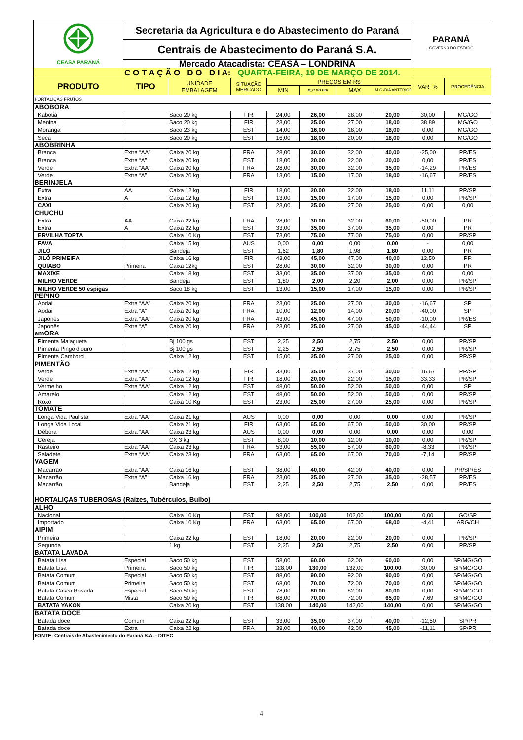| CEASA PARANÁ | Secretaria da Agricultura e do Abastecimento do Paraná | | | | | | | PARANÁ GOVERNO DO ESTADO | |
| | Centrais de Abastecimento do Paraná S.A. | | | | | | | | |
| | Mercado Atacadista: CEASA – LONDRINA | | | | | | | | |
| C O T A Ç Ã O D O D I A: QUARTA-FEIRA, 19 DE MARÇO DE 2014. | | | | | | | | | |
| PRODUTO | TIPO | UNIDADE EMBALAGEM | SITUAÇÃO MERCADO | PREÇOS EM R$ | | | | VAR % | PROCEDÊNCIA |
| | | | | MIN | M_C DO DIA | MAX | M.C./DIA ANTERIOR | | |
| HORTALIÇAS FRUTOS | | | | | | | | | |
| ABÓBORA | | | | | | | | | |
| Kabotiá | | Saco 20 kg | FIR | 24,00 | 26,00 | 28,00 | 20,00 | 30,00 | MG/GO |
| Menina | | Saco 20 kg | FIR | 23,00 | 25,00 | 27,00 | 18,00 | 38,89 | MG/GO |
| Moranga | | Saco 23 kg | EST | 14,00 | 16,00 | 18,00 | 16,00 | 0,00 | MG/GO |
| Seca | | Saco 20 kg | EST | 16,00 | 18,00 | 20,00 | 18,00 | 0,00 | MG/GO |
| ABOBRINHA | | | | | | | | | |
| Branca | Extra “AA” | Caixa 20 kg | FRA | 28,00 | 30,00 | 32,00 | 40,00 | -25,00 | PR/ES |
| Branca | Extra “A” | Caixa 20 kg | EST | 18,00 | 20,00 | 22,00 | 20,00 | 0,00 | PR/ES |
| Verde | Extra “AA” | Caixa 20 kg | FRA | 28,00 | 30,00 | 32,00 | 35,00 | -14,29 | PR/ES |
| Verde | Extra “A” | Caixa 20 kg | FRA | 13,00 | 15,00 | 17,00 | 18,00 | -16,67 | PR/ES |
| BERINJELA | | | | | | | | | |
| Extra | AA | Caixa 12 kg | FIR | 18,00 | 20,00 | 22,00 | 18,00 | 11,11 | PR/SP |
| Extra | A | Caixa 12 kg | EST | 13,00 | 15,00 | 17,00 | 15,00 | 0,00 | PR/SP |
| CAXI | | Caixa 20 kg | EST | 23,00 | 25,00 | 27,00 | 25,00 | 0,00 | 0,00 |
| CHUCHU | | | | | | | | | |
| Extra | AA | Caixa 22 kg | FRA | 28,00 | 30,00 | 32,00 | 60,00 | -50,00 | PR |
| Extra | A | Caixa 22 kg | EST | 33,00 | 35,00 | 37,00 | 35,00 | 0,00 | PR |
| ERVILHA TORTA | | Caixa 10 Kg | EST | 73,00 | 75,00 | 77,00 | 75,00 | 0,00 | PR/SP |
| FAVA | | Caixa 15 kg | AUS | 0,00 | 0,00 | 0,00 | 0,00 | - | 0,00 |
| JILÓ | | Bandeja | EST | 1,62 | 1,80 | 1,98 | 1,80 | 0,00 | PR |
| JILÓ PRIMEIRA | | Caixa 16 kg | FIR | 43,00 | 45,00 | 47,00 | 40,00 | 12,50 | PR |
| QUIABO | Primeira | Caixa 12kg | EST | 28,00 | 30,00 | 32,00 | 30,00 | 0,00 | PR |
| MAXIXE | | Caixa 18 kg | EST | 33,00 | 35,00 | 37,00 | 35,00 | 0,00 | 0,00 |
| MILHO VERDE | | Bandeja | EST | 1,80 | 2,00 | 2,20 | 2,00 | 0,00 | PR/SP |
| MILHO VERDE 50 espigas | | Saco 18 kg | EST | 13,00 | 15,00 | 17,00 | 15,00 | 0,00 | PR/SP |
| PEPINO | | | | | | | | | |
| Aodai | Extra “AA” | Caixa 20 kg | FRA | 23,00 | 25,00 | 27,00 | 30,00 | -16,67 | SP |
| Aodai | Extra “A” | Caixa 20 kg | FRA | 10,00 | 12,00 | 14,00 | 20,00 | -40,00 | SP |
| Japonês | Extra “AA” | Caixa 20 kg | FRA | 43,00 | 45,00 | 47,00 | 50,00 | -10,00 | PR/ES |
| Japonês | Extra “A” | Caixa 20 kg | FRA | 23,00 | 25,00 | 27,00 | 45,00 | -44,44 | SP |
| amORA | | | | | | | | | |
| Pimenta Malagueta | | Bj 100 gs | EST | 2,25 | 2,50 | 2,75 | 2,50 | 0,00 | PR/SP |
| Pimenta Pingo d'ouro | | Bj 100 gs | EST | 2,25 | 2,50 | 2,75 | 2,50 | 0,00 | PR/SP |
| Pimenta Camborci | | Caixa 12 kg | EST | 15,00 | 25,00 | 27,00 | 25,00 | 0,00 | PR/SP |
| PIMENTÃO | | | | | | | | | |
| Verde | Extra “AA” | Caixa 12 kg | FIR | 33,00 | 35,00 | 37,00 | 30,00 | 16,67 | PR/SP |
| Verde | Extra “A” | Caixa 12 kg | FIR | 18,00 | 20,00 | 22,00 | 15,00 | 33,33 | PR/SP |
| Vermelho | Extra “AA” | Caixa 12 kg | EST | 48,00 | 50,00 | 52,00 | 50,00 | 0,00 | SP |
| Amarelo | | Caixa 12 kg | EST | 48,00 | 50,00 | 52,00 | 50,00 | 0,00 | PR/SP |
| Roxo | | Caixa 10 Kg | EST | 23,00 | 25,00 | 27,00 | 25,00 | 0,00 | PR/SP |
| TOMATE | | | | | | | | | |
| Longa Vida Paulista | Extra “AA” | Caixa 21 kg | AUS | 0,00 | 0,00 | 0,00 | 0,00 | 0,00 | PR/SP |
| Longa Vida Local | | Caixa 21 kg | FIR | 63,00 | 65,00 | 67,00 | 50,00 | 30,00 | PR/SP |
| Débora | Extra “AA” | Caixa 23 kg | AUS | 0,00 | 0,00 | 0,00 | 0,00 | 0,00 | 0,00 |
| Cereja | | CX 3 kg | EST | 8,00 | 10,00 | 12,00 | 10,00 | 0,00 | PR/SP |
| Rasteiro | Extra “AA” | Caixa 23 kg | FRA | 53,00 | 55,00 | 57,00 | 60,00 | -8,33 | PR/SP |
| Saladete | Extra “AA” | Caixa 23 kg | FRA | 63,00 | 65,00 | 67,00 | 70,00 | -7,14 | PR/SP |
| VAGEM | | | | | | | | | |
| Macarrão | Extra “AA” | Caixa 16 kg | EST | 38,00 | 40,00 | 42,00 | 40,00 | 0,00 | PR/SP/ES |
| Macarrão | Extra “A” | Caixa 16 kg | FRA | 23,00 | 25,00 | 27,00 | 35,00 | -28,57 | PR/ES |
| Macarrão | | Bandeja | EST | 2,25 | 2,50 | 2,75 | 2,50 | 0,00 | PR/ES |
| HORTALIÇAS TUBEROSAS (Raízes, Tubérculos, Bulbo) | | | | | | | | | |
| ALHO | | | | | | | | | |
| Nacional | | Caixa 10 Kg | EST | 98,00 | 100,00 | 102,00 | 100,00 | 0,00 | GO/SP |
| Importado | | Caixa 10 Kg | FRA | 63,00 | 65,00 | 67,00 | 68,00 | -4,41 | ARG/CH |
| AIPIM | | | | | | | | | |
| Primeira | | Caixa 22 kg | EST | 18,00 | 20,00 | 22,00 | 20,00 | 0,00 | PR/SP |
| Segunda | | 1 kg | EST | 2,25 | 2,50 | 2,75 | 2,50 | 0,00 | PR/SP |
| BATATA LAVADA | | | | | | | | | |
| Batata Lisa | Especial | Saco 50 kg | EST | 58,00 | 60,00 | 62,00 | 60,00 | 0,00 | SP/MG/GO |
| Batata Lisa | Primeira | Saco 50 kg | FIR | 128,00 | 130,00 | 132,00 | 100,00 | 30,00 | SP/MG/GO |
| Batata Comum | Especial | Saco 50 kg | EST | 88,00 | 90,00 | 92,00 | 90,00 | 0,00 | SP/MG/GO |
| Batata Comum | Primeira | Saco 50 kg | EST | 68,00 | 70,00 | 72,00 | 70,00 | 0,00 | SP/MG/GO |
| Batata Casca Rosada | Especial | Saco 50 kg | EST | 78,00 | 80,00 | 82,00 | 80,00 | 0,00 | SP/MG/GO |
| Batata Comum | Mista | Saco 50 kg | FIR | 68,00 | 70,00 | 72,00 | 65,00 | 7,69 | SP/MG/GO |
| BATATA YAKON | | Caixa 20 kg | EST | 138,00 | 140,00 | 142,00 | 140,00 | 0,00 | SP/MG/GO |
| BATATA DOCE | | | | | | | | | |
| Batada doce | Comum | Caixa 22 kg | EST | 33,00 | 35,00 | 37,00 | 40,00 | -12,50 | SP/PR |
| Batada doce | Extra | Caixa 22 kg | FRA | 38,00 | 40,00 | 42,00 | 45,00 | -11,11 | SP/PR |
| FONTE: Centrais de Abastecimento do Paraná S.A. - DITEC | | | | | | | | | |
4